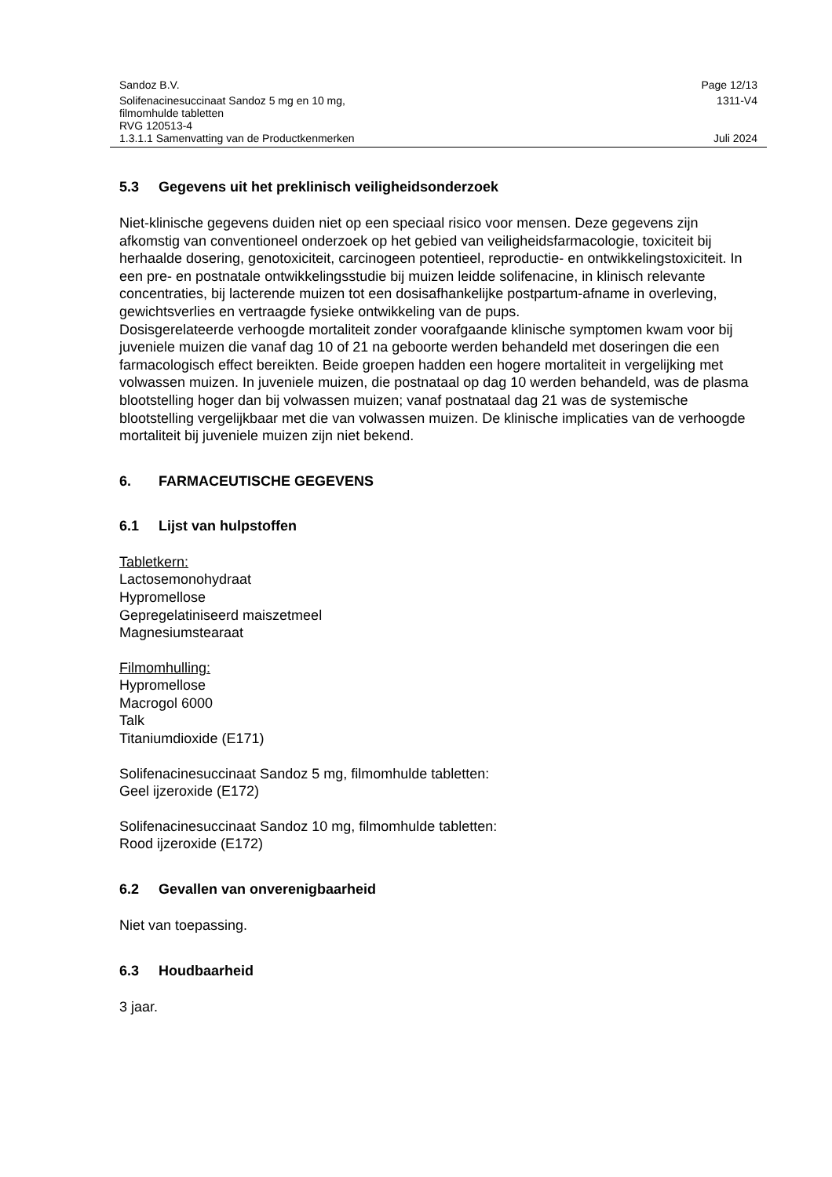Sandoz B.V. Page 12/13
Solifenacinesuccinaat Sandoz 5 mg en 10 mg,
filmomhulde tabletten
RVG 120513-4 1311-V4
1.3.1.1 Samenvatting van de Productkenmerken Juli 2024
5.3 Gegevens uit het preklinisch veiligheidsonderzoek
Niet-klinische gegevens duiden niet op een speciaal risico voor mensen. Deze gegevens zijn afkomstig van conventioneel onderzoek op het gebied van veiligheidsfarmacologie, toxiciteit bij herhaalde dosering, genotoxiciteit, carcinogeen potentieel, reproductie- en ontwikkelingstoxiciteit. In een pre- en postnatale ontwikkelingsstudie bij muizen leidde solifenacine, in klinisch relevante concentraties, bij lacterende muizen tot een dosisafhankelijke postpartum-afname in overleving, gewichtsverlies en vertraagde fysieke ontwikkeling van de pups.
Dosisgerelateerde verhoogde mortaliteit zonder voorafgaande klinische symptomen kwam voor bij juveniele muizen die vanaf dag 10 of 21 na geboorte werden behandeld met doseringen die een farmacologisch effect bereikten. Beide groepen hadden een hogere mortaliteit in vergelijking met volwassen muizen. In juveniele muizen, die postnataal op dag 10 werden behandeld, was de plasma blootstelling hoger dan bij volwassen muizen; vanaf postnataal dag 21 was de systemische blootstelling vergelijkbaar met die van volwassen muizen. De klinische implicaties van de verhoogde mortaliteit bij juveniele muizen zijn niet bekend.
6. FARMACEUTISCHE GEGEVENS
6.1 Lijst van hulpstoffen
Tabletkern:
Lactosemonohydraat
Hypromellose
Gepregelatiniseerd maiszetmeel
Magnesiumstearaat
Filmomhulling:
Hypromellose
Macrogol 6000
Talk
Titaniumdioxide (E171)
Solifenacinesuccinaat Sandoz 5 mg, filmomhulde tabletten:
Geel ijzeroxide (E172)
Solifenacinesuccinaat Sandoz 10 mg, filmomhulde tabletten:
Rood ijzeroxide (E172)
6.2 Gevallen van onverenigbaarheid
Niet van toepassing.
6.3 Houdbaarheid
3 jaar.